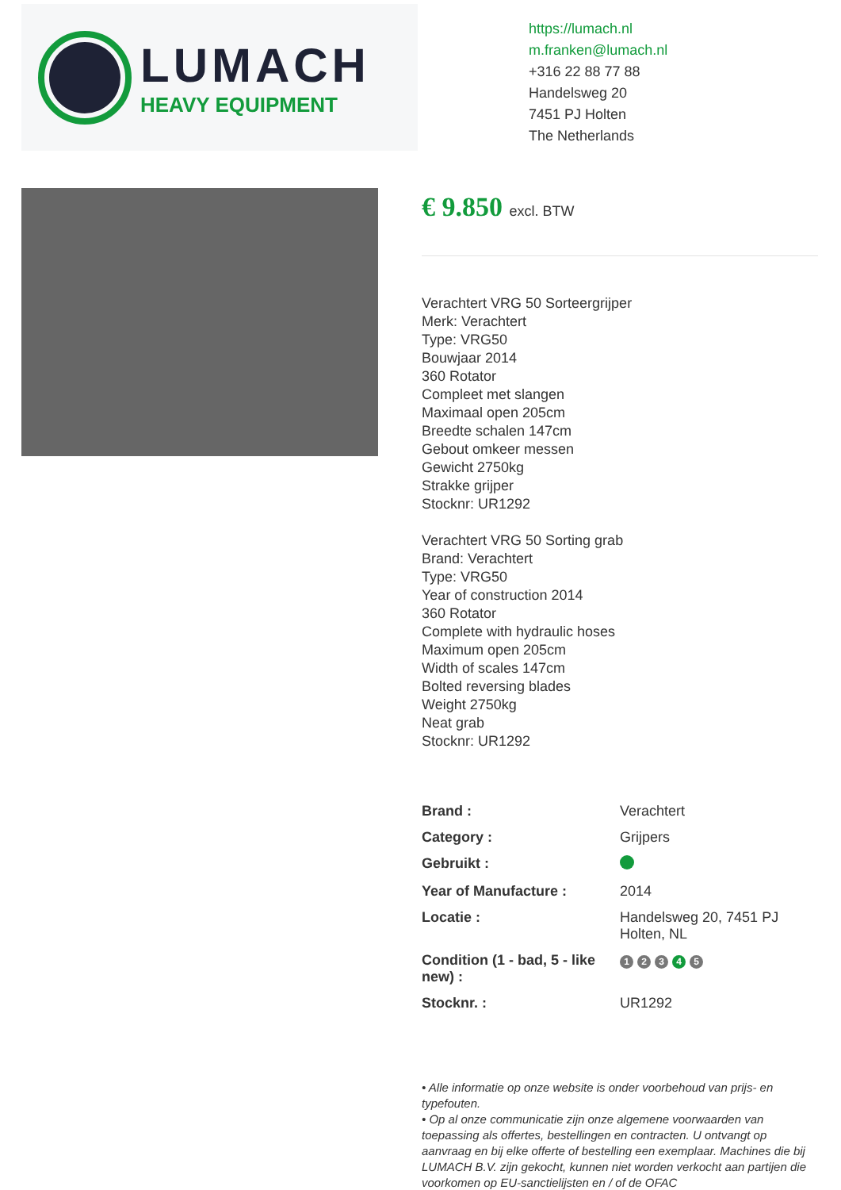LUMACH
HEAVY EQUIPMENT
https://lumach.nl
m.franken@lumach.nl
+316 22 88 77 88
Handelsweg 20
7451 PJ Holten
The Netherlands
€ 9.850 excl. BTW
Verachtert VRG 50 Sorteergrijper
Merk: Verachtert
Type: VRG50
Bouwjaar 2014
360 Rotator
Compleet met slangen
Maximaal open 205cm
Breedte schalen 147cm
Gebout omkeer messen
Gewicht 2750kg
Strakke grijper
Stocknr: UR1292
Verachtert VRG 50 Sorting grab
Brand: Verachtert
Type: VRG50
Year of construction 2014
360 Rotator
Complete with hydraulic hoses
Maximum open 205cm
Width of scales 147cm
Bolted reversing blades
Weight 2750kg
Neat grab
Stocknr: UR1292
| Brand : | Verachtert |
| Category : | Grijpers |
| Gebruikt : | |
| Year of Manufacture : | 2014 |
| Locatie : | Handelsweg 20, 7451 PJ Holten, NL |
| Condition (1 - bad, 5 - like new) : | 1 2 3 4 5 |
| Stocknr. : | UR1292 |
• Alle informatie op onze website is onder voorbehoud van prijs- en typefouten.
• Op al onze communicatie zijn onze algemene voorwaarden van toepassing als offertes, bestellingen en contracten. U ontvangt op aanvraag en bij elke offerte of bestelling een exemplaar. Machines die bij LUMACH B.V. zijn gekocht, kunnen niet worden verkocht aan partijen die voorkomen op EU-sanctielijsten en / of de OFAC